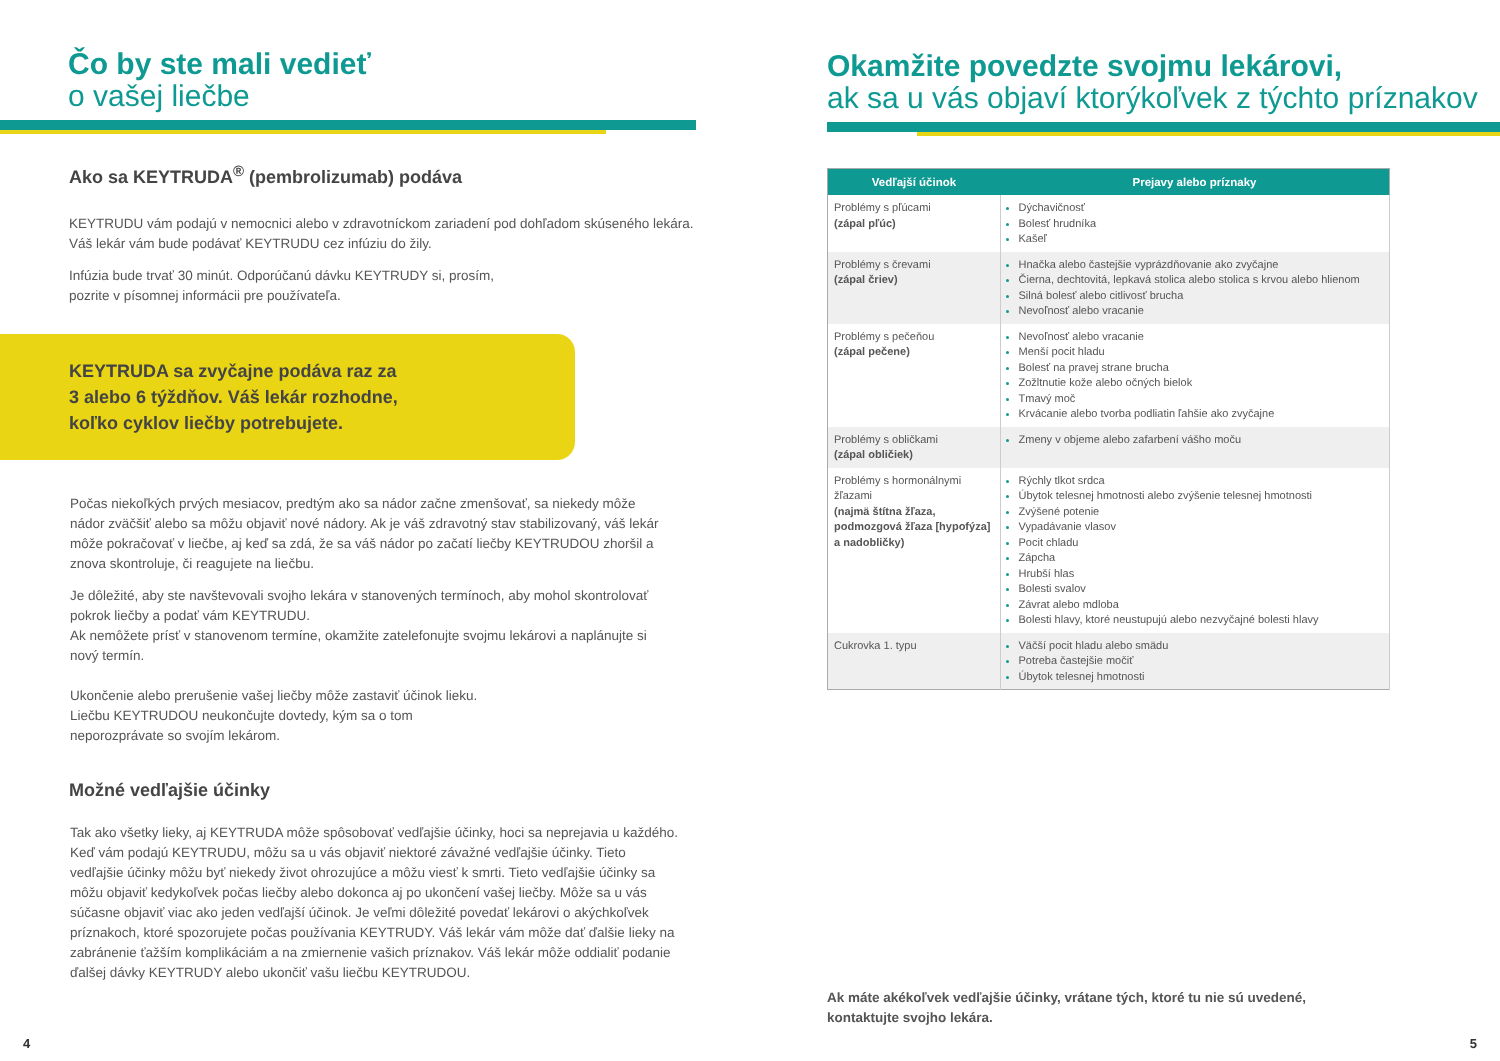Čo by ste mali vedieť
o vašej liečbe
Ako sa KEYTRUDA<sup>®</sup> (pembrolizumab) podáva
KEYTRUDU vám podajú v nemocnici alebo v zdravotníckom zariadení pod dohľadom skúseného lekára. Váš lekár vám bude podávať KEYTRUDU cez infúziu do žily.
Infúzia bude trvať 30 minút. Odporúčanú dávku KEYTRUDY si, prosím,
pozrite v písomnej informácii pre používateľa.
KEYTRUDA sa zvyčajne podáva raz za
3 alebo 6 týždňov. Váš lekár rozhodne,
koľko cyklov liečby potrebujete.
Počas niekoľkých prvých mesiacov, predtým ako sa nádor začne zmenšovať, sa niekedy môže nádor zväčšiť alebo sa môžu objaviť nové nádory. Ak je váš zdravotný stav stabilizovaný, váš lekár môže pokračovať v liečbe, aj keď sa zdá, že sa váš nádor po začatí liečby KEYTRUDOU zhoršil a znova skontroluje, či reagujete na liečbu.
Je dôležité, aby ste navštevovali svojho lekára v stanovených termínoch, aby mohol skontrolovať pokrok liečby a podať vám KEYTRUDU.
Ak nemôžete prísť v stanovenom termíne, okamžite zatelefonujte svojmu lekárovi a naplánujte si nový termín.
Ukončenie alebo prerušenie vašej liečby môže zastaviť účinok lieku.
Liečbu KEYTRUDOU neukončujte dovtedy, kým sa o tom
neporozprávate so svojím lekárom.
Možné vedľajšie účinky
Tak ako všetky lieky, aj KEYTRUDA môže spôsobovať vedľajšie účinky, hoci sa neprejavia u každého. Keď vám podajú KEYTRUDU, môžu sa u vás objaviť niektoré závažné vedľajšie účinky. Tieto vedľajšie účinky môžu byť niekedy život ohrozujúce a môžu viesť k smrti. Tieto vedľajšie účinky sa môžu objaviť kedykoľvek počas liečby alebo dokonca aj po ukončení vašej liečby. Môže sa u vás súčasne objaviť viac ako jeden vedľajší účinok. Je veľmi dôležité povedať lekárovi o akýchkoľvek príznakoch, ktoré spozorujete počas používania KEYTRUDY. Váš lekár vám môže dať ďalšie lieky na zabránenie ťažším komplikáciám a na zmiernenie vašich príznakov. Váš lekár môže oddialiť podanie ďalšej dávky KEYTRUDY alebo ukončiť vašu liečbu KEYTRUDOU.
4
Okamžite povedzte svojmu lekárovi,
ak sa u vás objaví ktorýkoľvek z týchto príznakov
| Vedľajší účinok | Prejavy alebo príznaky |
| --- | --- |
| Problémy s pľúcami (zápal pľúc) | Dýchavičnosť Bolesť hrudníka Kašeľ |
| Problémy s črevami (zápal čriev) | Hnačka alebo častejšie vyprázdňovanie ako zvyčajne Čierna, dechtovitá, lepkavá stolica alebo stolica s krvou alebo hlienom Silná bolesť alebo citlivosť brucha Nevoľnosť alebo vracanie |
| Problémy s pečeňou (zápal pečene) | Nevoľnosť alebo vracanie Menší pocit hladu Bolesť na pravej strane brucha Zožltnutie kože alebo očných bielok Tmavý moč Krvácanie alebo tvorba podliatin ľahšie ako zvyčajne |
| Problémy s obličkami (zápal obličiek) | Zmeny v objeme alebo zafarbení vášho moču |
| Problémy s hormonálnymi žľazami (najmä štítna žľaza, podmozgová žľaza [hypofýza] a nadobličky) | Rýchly tlkot srdca Úbytok telesnej hmotnosti alebo zvýšenie telesnej hmotnosti Zvýšené potenie Vypadávanie vlasov Pocit chladu Zápcha Hrubší hlas Bolesti svalov Závrat alebo mdloba Bolesti hlavy, ktoré neustupujú alebo nezvyčajné bolesti hlavy |
| Cukrovka 1. typu | Väčší pocit hladu alebo smädu Potreba častejšie močiť Úbytok telesnej hmotnosti |
Ak máte akékoľvek vedľajšie účinky, vrátane tých, ktoré tu nie sú uvedené,
kontaktujte svojho lekára.
5